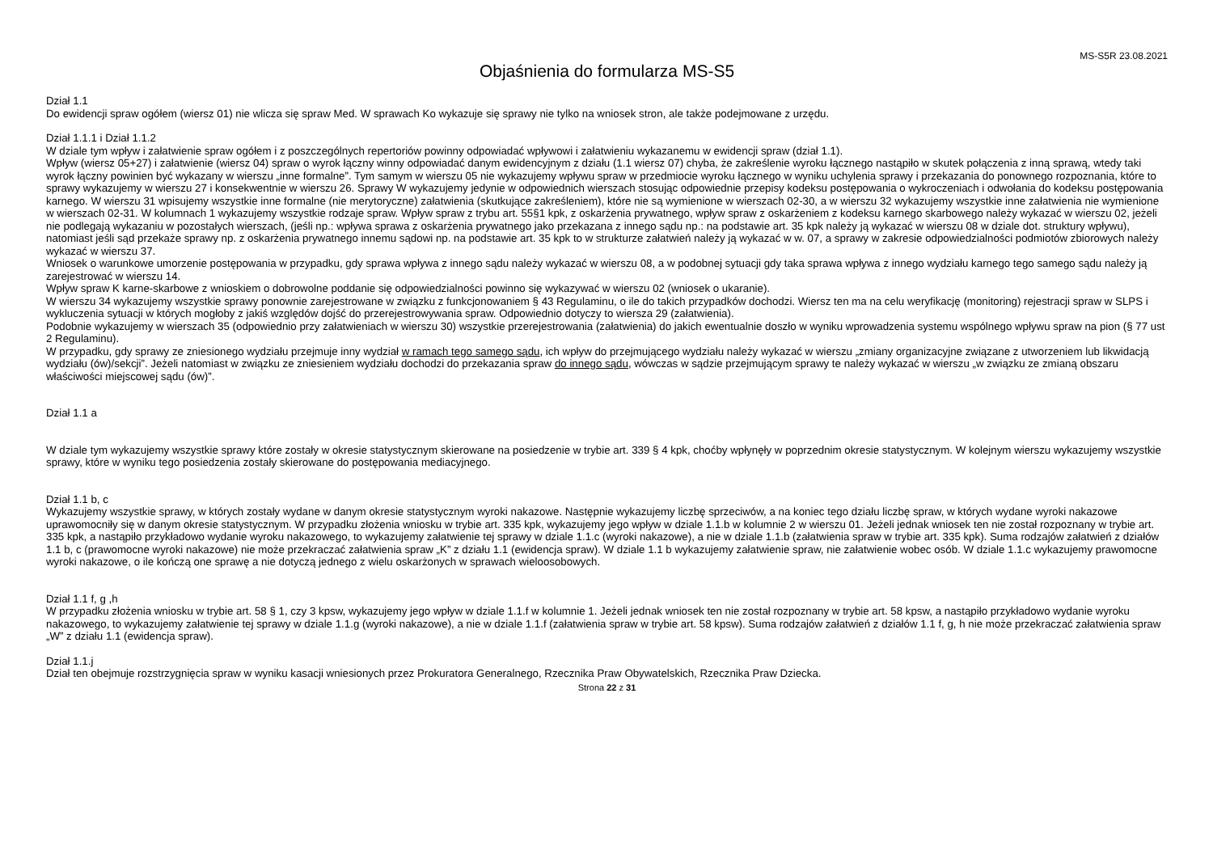MS-S5R 23.08.2021
Objaśnienia do formularza MS-S5
Dział 1.1
Do ewidencji spraw ogółem (wiersz 01) nie wlicza się spraw Med. W sprawach Ko wykazuje się sprawy nie tylko na wniosek stron, ale także podejmowane z urzędu.
Dział 1.1.1 i Dział 1.1.2
W dziale tym wpływ i załatwienie spraw ogółem i z poszczególnych repertoriów powinny odpowiadać wpływowi i załatwieniu wykazanemu w ewidencji spraw (dział 1.1).
Wpływ (wiersz 05+27) i załatwienie (wiersz 04) spraw o wyrok łączny winny odpowiadać danym ewidencyjnym z działu (1.1 wiersz 07) chyba, że zakreślenie wyroku łącznego nastąpiło w skutek połączenia z inną sprawą, wtedy taki wyrok łączny powinien być wykazany w wierszu „inne formalne”. Tym samym w wierszu 05 nie wykazujemy wpływu spraw w przedmiocie wyroku łącznego w wyniku uchylenia sprawy i przekazania do ponownego rozpoznania, które to sprawy wykazujemy w wierszu 27 i konsekwentnie w wierszu 26. Sprawy W wykazujemy jedynie w odpowiednich wierszach stosując odpowiednie przepisy kodeksu postępowania o wykroczeniach i odwołania do kodeksu postępowania karnego. W wierszu 31 wpisujemy wszystkie inne formalne (nie merytoryczne) załatwienia (skutkujące zakreśleniem), które nie są wymienione w wierszach 02-30, a w wierszu 32 wykazujemy wszystkie inne załatwienia nie wymienione w wierszach 02-31. W kolumnach 1 wykazujemy wszystkie rodzaje spraw. Wpływ spraw z trybu art. 55§1 kpk, z oskarżenia prywatnego, wpływ spraw z oskarżeniem z kodeksu karnego skarbowego należy wykazać w wierszu 02, jeżeli nie podlegają wykazaniu w pozostałych wierszach, (jeśli np.: wpływa sprawa z oskarżenia prywatnego jako przekazana z innego sądu np.: na podstawie art. 35 kpk należy ją wykazać w wierszu 08 w dziale dot. struktury wpływu), natomiast jeśli sąd przekaże sprawy np. z oskarżenia prywatnego innemu sądowi np. na podstawie art. 35 kpk to w strukturze załatwień należy ją wykazać w w. 07, a sprawy w zakresie odpowiedzialności podmiotów zbiorowych należy wykazać w wierszu 37.
Wniosek o warunkowe umorzenie postępowania w przypadku, gdy sprawa wpływa z innego sądu należy wykazać w wierszu 08, a w podobnej sytuacji gdy taka sprawa wpływa z innego wydziału karnego tego samego sądu należy ją zarejestrować w wierszu 14.
Wpływ spraw K karne-skarbowe z wnioskiem o dobrowolne poddanie się odpowiedzialności powinno się wykazywać w wierszu 02 (wniosek o ukaranie).
W wierszu 34 wykazujemy wszystkie sprawy ponownie zarejestrowane w związku z funkcjonowaniem § 43 Regulaminu, o ile do takich przypadków dochodzi. Wiersz ten ma na celu weryfikację (monitoring) rejestracji spraw w SLPS i wykluczenia sytuacji w których mogłoby z jakiś względów dojść do przerejestrowywania spraw. Odpowiednio dotyczy to wiersza 29 (załatwienia).
Podobnie wykazujemy w wierszach 35 (odpowiednio przy załatwieniach w wierszu 30) wszystkie przerejestrowania (załatwienia) do jakich ewentualnie doszło w wyniku wprowadzenia systemu wspólnego wpływu spraw na pion (§ 77 ust 2 Regulaminu).
W przypadku, gdy sprawy ze zniesionego wydziału przejmuje inny wydział w ramach tego samego sądu, ich wpływ do przejmującego wydziału należy wykazać w wierszu „zmiany organizacyjne związane z utworzeniem lub likwidacją wydziału (ów)/sekcji”. Jeżeli natomiast w związku ze zniesieniem wydziału dochodzi do przekazania spraw do innego sądu, wówczas w sądzie przejmującym sprawy te należy wykazać w wierszu „w związku ze zmianą obszaru właściwości miejscowej sądu (ów)”.
Dział 1.1 a
W dziale tym wykazujemy wszystkie sprawy które zostały w okresie statystycznym skierowane na posiedzenie w trybie art. 339 § 4 kpk, choćby wpłynęły w poprzednim okresie statystycznym. W kolejnym wierszu wykazujemy wszystkie sprawy, które w wyniku tego posiedzenia zostały skierowane do postępowania mediacyjnego.
Dział 1.1 b, c
Wykazujemy wszystkie sprawy, w których zostały wydane w danym okresie statystycznym wyroki nakazowe. Następnie wykazujemy liczbę sprzeciwów, a na koniec tego działu liczbę spraw, w których wydane wyroki nakazowe uprawomocniły się w danym okresie statystycznym. W przypadku złożenia wniosku w trybie art. 335 kpk, wykazujemy jego wpływ w dziale 1.1.b w kolumnie 2 w wierszu 01. Jeżeli jednak wniosek ten nie został rozpoznany w trybie art. 335 kpk, a nastąpiło przykładowo wydanie wyroku nakazowego, to wykazujemy załatwienie tej sprawy w dziale 1.1.c (wyroki nakazowe), a nie w dziale 1.1.b (załatwienia spraw w trybie art. 335 kpk). Suma rodzajów załatwień z działów 1.1 b, c (prawomocne wyroki nakazowe) nie może przekraczać załatwienia spraw „K” z działu 1.1 (ewidencja spraw). W dziale 1.1 b wykazujemy załatwienie spraw, nie załatwienie wobec osób. W dziale 1.1.c wykazujemy prawomocne wyroki nakazowe, o ile kończą one sprawę a nie dotyczą jednego z wielu oskarżonych w sprawach wieloosobowych.
Dział 1.1 f, g ,h
W przypadku złożenia wniosku w trybie art. 58 § 1, czy 3 kpsw, wykazujemy jego wpływ w dziale 1.1.f w kolumnie 1. Jeżeli jednak wniosek ten nie został rozpoznany w trybie art. 58 kpsw, a nastąpiło przykładowo wydanie wyroku nakazowego, to wykazujemy załatwienie tej sprawy w dziale 1.1.g (wyroki nakazowe), a nie w dziale 1.1.f (załatwienia spraw w trybie art. 58 kpsw). Suma rodzajów załatwień z działów 1.1 f, g, h nie może przekraczać załatwienia spraw „W” z działu 1.1 (ewidencja spraw).
Dział 1.1.j
Dział ten obejmuje rozstrzygnięcia spraw w wyniku kasacji wniesionych przez Prokuratora Generalnego, Rzecznika Praw Obywatelskich, Rzecznika Praw Dziecka.
Strona 22 z 31